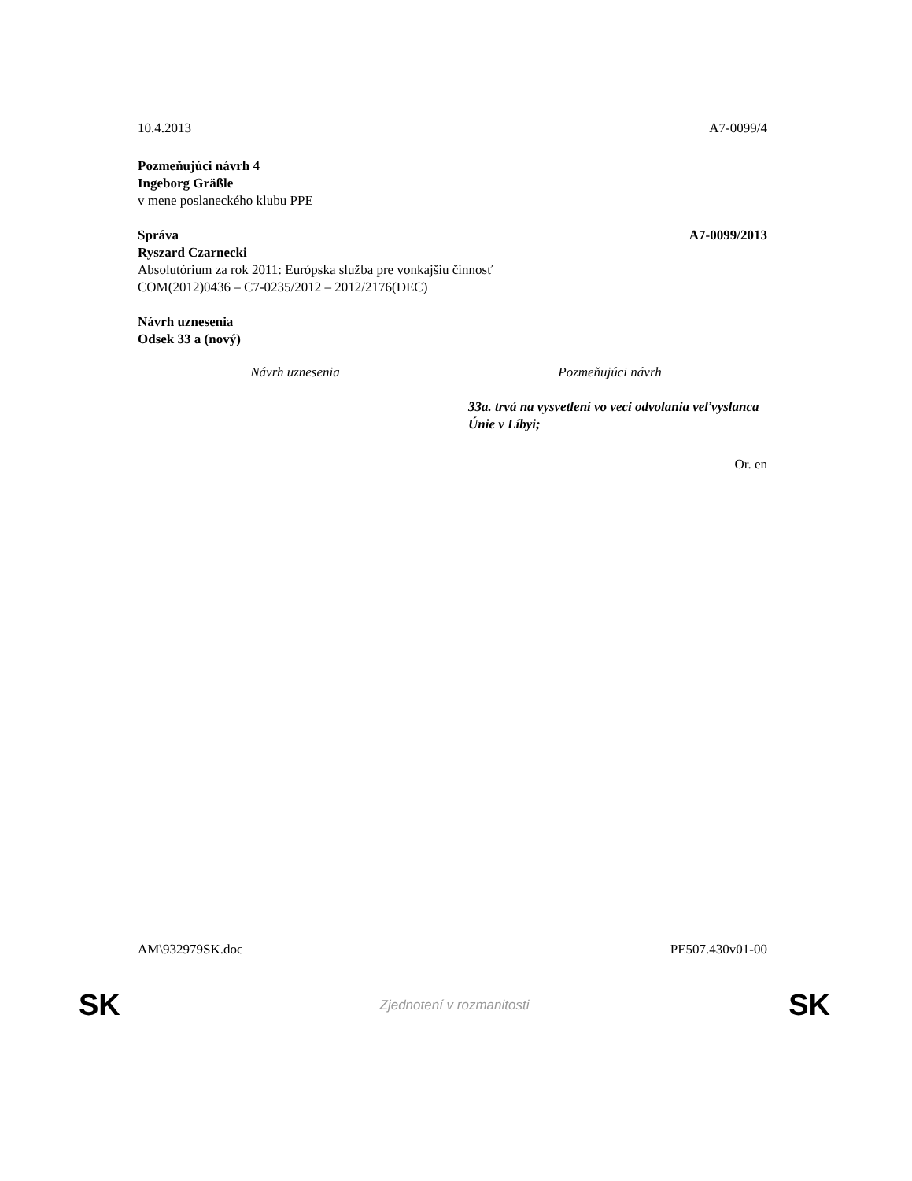10.4.2013 A7-0099/4
Pozmeňujúci návrh 4
Ingeborg Gräßle
v mene poslaneckého klubu PPE
Správa A7-0099/2013
Ryszard Czarnecki
Absolutórium za rok 2011: Európska služba pre vonkajšiu činnosť
COM(2012)0436 – C7-0235/2012 – 2012/2176(DEC)
Návrh uznesenia
Odsek 33 a (nový)
| Návrh uznesenia | Pozmeňujúci návrh |
| --- | --- |
| | 33a. trvá na vysvetlení vo veci odvolania veľvyslanca Únie v Líbyi; |
Or. en
AM\932979SK.doc PE507.430v01-00
SK Zjednotení v rozmanitosti SK